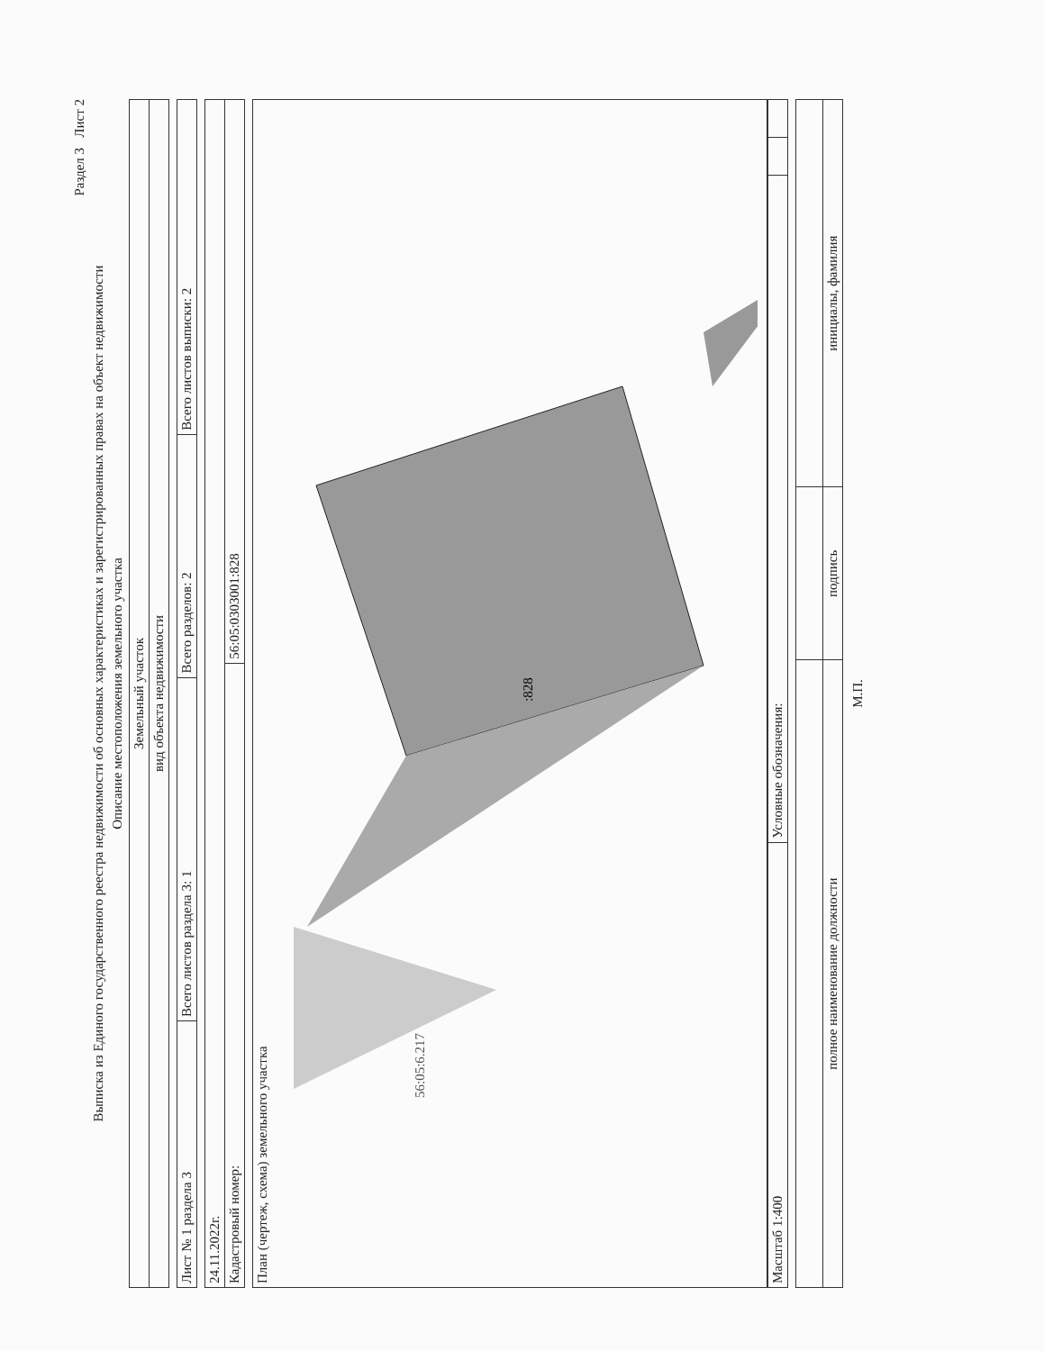Раздел 3 Лист 2
Выписка из Единого государственного реестра недвижимости об основных характеристиках и зарегистрированных правах на объект недвижимости
Описание местоположения земельного участка
| Земельный участок |
| вид объекта недвижимости |
| Лист № 1 раздела 3 | Всего листов раздела 3: 1 | Всего разделов: 2 | Всего листов выписки: 2 |
| 24.11.2022г. | |
| Кадастровый номер: | 56:05:0303001:828 |
План (чертеж, схема) земельного участка
:828
56:05:6.217
| Масштаб 1:400 | Условные обозначения: | | |
| полное наименование должности | подпись | инициалы, фамилия |
М.П.